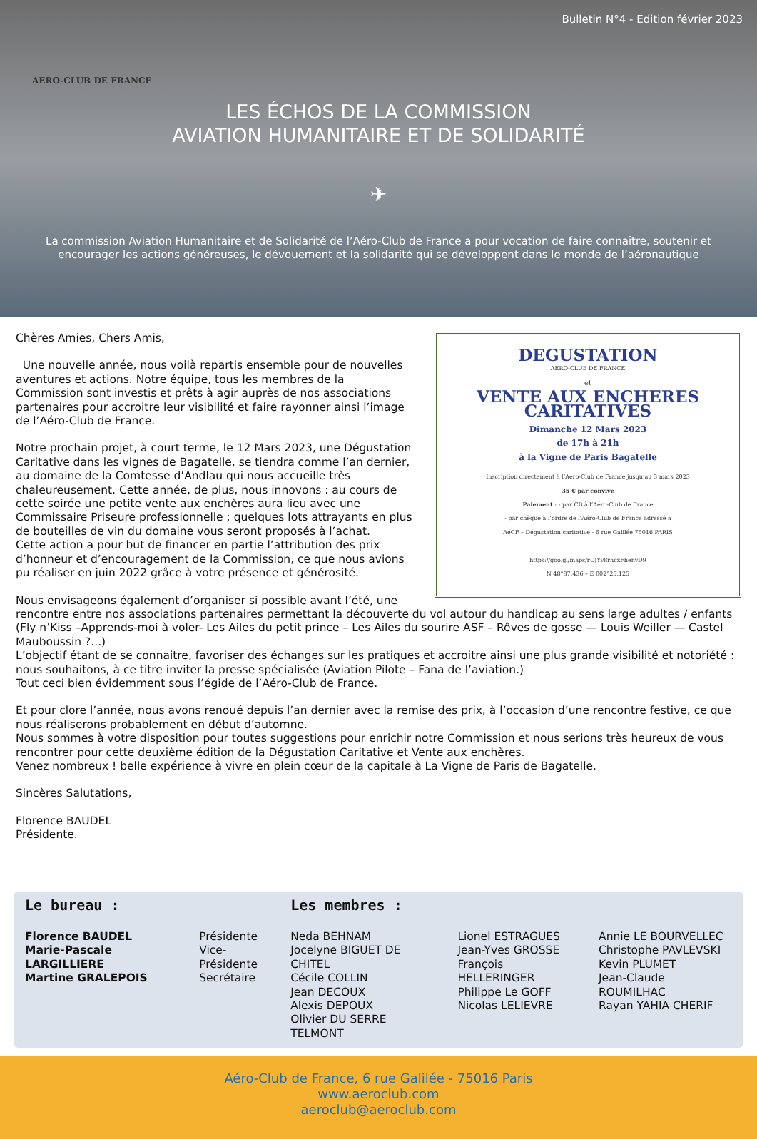Bulletin N°4 - Edition février 2023
AERO-CLUB DE FRANCE
LES ÉCHOS DE LA COMMISSION
AVIATION HUMANITAIRE ET DE SOLIDARITÉ
✈
La commission Aviation Humanitaire et de Solidarité de l’Aéro-Club de France a pour vocation de faire connaître, soutenir et encourager les actions généreuses, le dévouement et la solidarité qui se développent dans le monde de l’aéronautique
DEGUSTATION
AERO-CLUB DE FRANCE
et
VENTE AUX ENCHERES
CARITATIVES
Dimanche 12 Mars 2023
de 17h à 21h
à la Vigne de Paris Bagatelle
Inscription directement à l’Aéro-Club de France jusqu’au 3 mars 2023
35 € par convive
Paiement : - par CB à l’Aéro-Club de France
- par chèque à l’ordre de l’Aéro-Club de France adressé à
AéCF – Dégustation caritative - 6 rue Galilée 75016 PARIS
https://goo.gl/maps/rUJYv8rhcxFhenvD9
N 48°87.436 – E 002°25.125
Chères Amies, Chers Amis,
Une nouvelle année, nous voilà repartis ensemble pour de nouvelles aventures et actions. Notre équipe, tous les membres de la Commission sont investis et prêts à agir auprès de nos associations partenaires pour accroitre leur visibilité et faire rayonner ainsi l’image de l’Aéro-Club de France.
Notre prochain projet, à court terme, le 12 Mars 2023, une Dégustation Caritative dans les vignes de Bagatelle, se tiendra comme l’an dernier, au domaine de la Comtesse d’Andlau qui nous accueille très chaleureusement. Cette année, de plus, nous innovons : au cours de cette soirée une petite vente aux enchères aura lieu avec une Commissaire Priseure professionnelle ; quelques lots attrayants en plus de bouteilles de vin du domaine vous seront proposés à l’achat.
Cette action a pour but de financer en partie l’attribution des prix d’honneur et d’encouragement de la Commission, ce que nous avions pu réaliser en juin 2022 grâce à votre présence et générosité.
Nous envisageons également d’organiser si possible avant l’été, une rencontre entre nos associations partenaires permettant la découverte du vol autour du handicap au sens large adultes / enfants (Fly n’Kiss –Apprends-moi à voler- Les Ailes du petit prince – Les Ailes du sourire ASF – Rêves de gosse — Louis Weiller — Castel Mauboussin ?...)
L’objectif étant de se connaitre, favoriser des échanges sur les pratiques et accroitre ainsi une plus grande visibilité et notoriété : nous souhaitons, à ce titre inviter la presse spécialisée (Aviation Pilote – Fana de l’aviation.)
Tout ceci bien évidemment sous l’égide de l’Aéro-Club de France.
Et pour clore l’année, nous avons renoué depuis l’an dernier avec la remise des prix, à l’occasion d’une rencontre festive, ce que nous réaliserons probablement en début d’automne.
Nous sommes à votre disposition pour toutes suggestions pour enrichir notre Commission et nous serions très heureux de vous rencontrer pour cette deuxième édition de la Dégustation Caritative et Vente aux enchères.
Venez nombreux ! belle expérience à vivre en plein cœur de la capitale à La Vigne de Paris de Bagatelle.
Sincères Salutations,
Florence BAUDEL
Présidente.
Le bureau :
Florence BAUDEL
Marie-Pascale LARGILLIERE
Martine GRALEPOIS
Présidente
Vice-Présidente
Secrétaire
Les membres :
Neda BEHNAM
Jocelyne BIGUET DE CHITEL
Cécile COLLIN
Jean DECOUX
Alexis DEPOUX
Olivier DU SERRE TELMONT
Lionel ESTRAGUES
Jean-Yves GROSSE
François HELLERINGER
Philippe Le GOFF
Nicolas LELIEVRE
Annie LE BOURVELLEC
Christophe PAVLEVSKI
Kevin PLUMET
Jean-Claude ROUMILHAC
Rayan YAHIA CHERIF
Aéro-Club de France, 6 rue Galilée - 75016 Paris
www.aeroclub.com
aeroclub@aeroclub.com